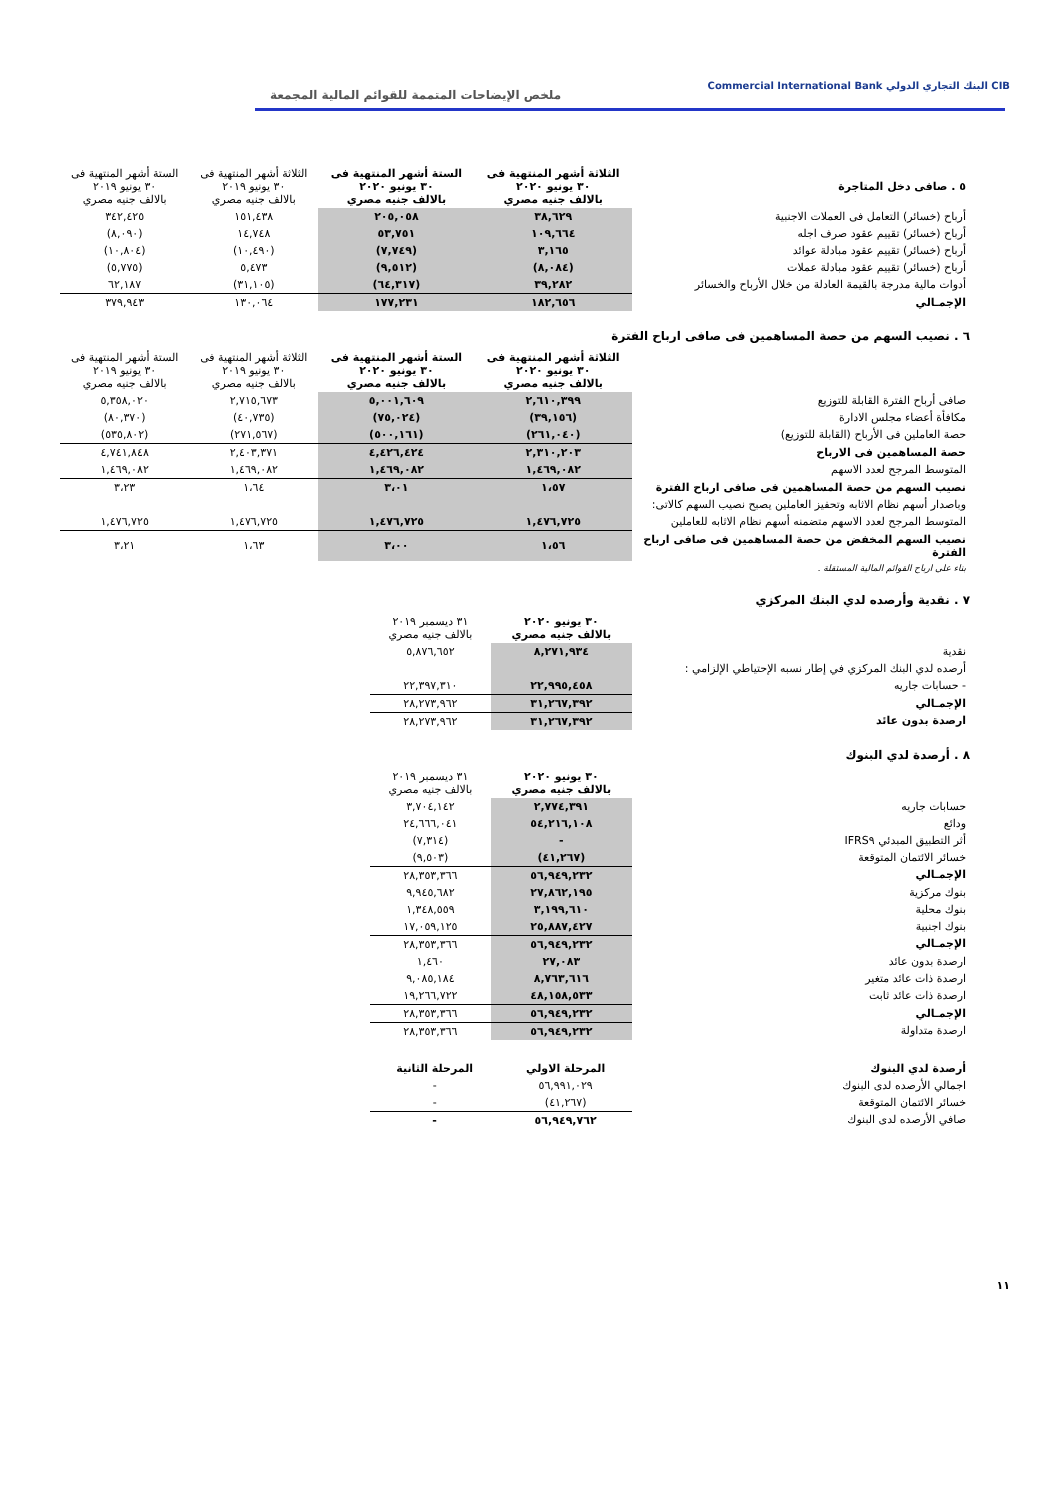CIB البنك التجاري الدولي Commercial International Bank
ملخص الإيضاحات المتممة للقوائم المالية المجمعة
| ٥ . صافى دخل المتاجرة | الثلاثة أشهر المنتهية فى ٣٠ يونيو ٢٠٢٠ بالالف جنيه مصري | الستة أشهر المنتهية فى ٣٠ يونيو ٢٠٢٠ بالالف جنيه مصري | الثلاثة أشهر المنتهية فى ٣٠ يونيو ٢٠١٩ بالالف جنيه مصري | الستة أشهر المنتهية فى ٣٠ يونيو ٢٠١٩ بالالف جنيه مصري |
| أرباح (خسائر) التعامل فى العملات الاجنبية | ٣٨,٦٢٩ | ٢٠٥,٠٥٨ | ١٥١,٤٣٨ | ٣٤٢,٤٢٥ |
| أرباح (خسائر) تقييم عقود صرف اجله | ١٠٩,٦٦٤ | ٥٣,٧٥١ | ١٤,٧٤٨ | (٨,٠٩٠) |
| أرباح (خسائر) تقييم عقود مبادلة عوائد | ٣,١٦٥ | (٧,٧٤٩) | (١٠,٤٩٠) | (١٠,٨٠٤) |
| أرباح (خسائر) تقييم عقود مبادلة عملات | (٨,٠٨٤) | (٩,٥١٢) | ٥,٤٧٣ | (٥,٧٧٥) |
| أدوات مالية مدرجة بالقيمة العادلة من خلال الأرباح والخسائر | ٣٩,٢٨٢ | (٦٤,٣١٧) | (٣١,١٠٥) | ٦٢,١٨٧ |
| الإجمـالي | ١٨٢,٦٥٦ | ١٧٧,٢٣١ | ١٣٠,٠٦٤ | ٣٧٩,٩٤٣ |
٦ . نصيب السهم من حصة المساهمين فى صافى ارباح الفترة
| | الثلاثة أشهر المنتهية فى ٣٠ يونيو ٢٠٢٠ بالالف جنيه مصري | الستة أشهر المنتهية فى ٣٠ يونيو ٢٠٢٠ بالالف جنيه مصري | الثلاثة أشهر المنتهية فى ٣٠ يونيو ٢٠١٩ بالالف جنيه مصري | الستة أشهر المنتهية فى ٣٠ يونيو ٢٠١٩ بالالف جنيه مصري |
| صافى أرباح الفترة القابلة للتوزيع | ٢,٦١٠,٣٩٩ | ٥,٠٠١,٦٠٩ | ٢,٧١٥,٦٧٣ | ٥,٣٥٨,٠٢٠ |
| مكافأة أعضاء مجلس الادارة | (٣٩,١٥٦) | (٧٥,٠٢٤) | (٤٠,٧٣٥) | (٨٠,٣٧٠) |
| حصة العاملين فى الأرباح (القابلة للتوزيع) | (٢٦١,٠٤٠) | (٥٠٠,١٦١) | (٢٧١,٥٦٧) | (٥٣٥,٨٠٢) |
| حصة المساهمين فى الارباح | ٢,٣١٠,٢٠٣ | ٤,٤٢٦,٤٢٤ | ٢,٤٠٣,٣٧١ | ٤,٧٤١,٨٤٨ |
| المتوسط المرجح لعدد الاسهم | ١,٤٦٩,٠٨٢ | ١,٤٦٩,٠٨٢ | ١,٤٦٩,٠٨٢ | ١,٤٦٩,٠٨٢ |
| نصيب السهم من حصة المساهمين فى صافى ارباح الفترة | ١،٥٧ | ٣،٠١ | ١،٦٤ | ٣،٢٣ |
| وباصدار أسهم نظام الاثابه وتحفيز العاملين يصبح نصيب السهم كالاتى: | | | | |
| المتوسط المرجح لعدد الاسهم متضمنه أسهم نظام الاثابه للعاملين | ١,٤٧٦,٧٢٥ | ١,٤٧٦,٧٢٥ | ١,٤٧٦,٧٢٥ | ١,٤٧٦,٧٢٥ |
| نصيب السهم المخفض من حصة المساهمين فى صافى ارباح الفترة | ١،٥٦ | ٣،٠٠ | ١،٦٣ | ٣،٢١ |
| بناء على ارباح القوائم المالية المستقلة . | | | | |
٧ . نقدية وأرصده لدي البنك المركزي
| | ٣٠ يونيو ٢٠٢٠ بالالف جنيه مصري | ٣١ ديسمبر ٢٠١٩ بالالف جنيه مصري |
| نقدية | ٨,٢٧١,٩٣٤ | ٥,٨٧٦,٦٥٢ |
| أرصده لدي البنك المركزي في إطار نسبه الإحتياطي الإلزامي : | | |
| - حسابات جاريه | ٢٢,٩٩٥,٤٥٨ | ٢٢,٣٩٧,٣١٠ |
| الإجمـالي | ٣١,٢٦٧,٣٩٢ | ٢٨,٢٧٣,٩٦٢ |
| ارصدة بدون عائد | ٣١,٢٦٧,٣٩٢ | ٢٨,٢٧٣,٩٦٢ |
٨ . أرصدة لدي البنوك
| | ٣٠ يونيو ٢٠٢٠ بالالف جنيه مصري | ٣١ ديسمبر ٢٠١٩ بالالف جنيه مصري |
| حسابات جاريه | ٢,٧٧٤,٣٩١ | ٣,٧٠٤,١٤٢ |
| ودائع | ٥٤,٢١٦,١٠٨ | ٢٤,٦٦٦,٠٤١ |
| أثر التطبيق المبدئي IFRS٩ | - | (٧,٣١٤) |
| خسائر الائتمان المتوقعة | (٤١,٢٦٧) | (٩,٥٠٣) |
| الإجمـالي | ٥٦,٩٤٩,٢٣٢ | ٢٨,٣٥٣,٣٦٦ |
| بنوك مركزية | ٢٧,٨٦٢,١٩٥ | ٩,٩٤٥,٦٨٢ |
| بنوك محلية | ٣,١٩٩,٦١٠ | ١,٣٤٨,٥٥٩ |
| بنوك اجنبية | ٢٥,٨٨٧,٤٢٧ | ١٧,٠٥٩,١٢٥ |
| الإجمـالي | ٥٦,٩٤٩,٢٣٢ | ٢٨,٣٥٣,٣٦٦ |
| ارصدة بدون عائد | ٢٧,٠٨٣ | ١,٤٦٠ |
| ارصدة ذات عائد متغير | ٨,٧٦٣,٦١٦ | ٩,٠٨٥,١٨٤ |
| ارصدة ذات عائد ثابت | ٤٨,١٥٨,٥٣٣ | ١٩,٢٦٦,٧٢٢ |
| الإجمـالي | ٥٦,٩٤٩,٢٣٢ | ٢٨,٣٥٣,٣٦٦ |
| ارصدة متداولة | ٥٦,٩٤٩,٢٣٢ | ٢٨,٣٥٣,٣٦٦ |
| أرصدة لدي البنوك | المرحلة الاولي | المرحلة الثانية |
| اجمالي الأرصده لدى البنوك | ٥٦,٩٩١,٠٢٩ | - |
| خسائر الائتمان المتوقعة | (٤١,٢٦٧) | - |
| صافي الأرصده لدى البنوك | ٥٦,٩٤٩,٧٦٢ | - |
١١